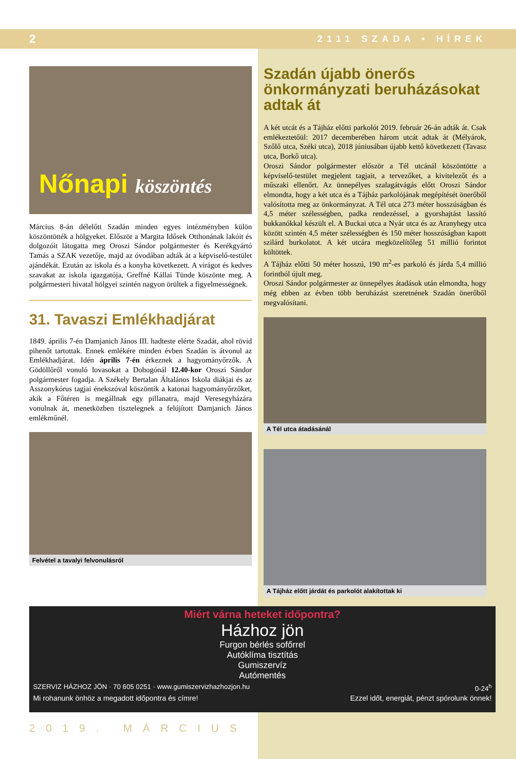2 2111 SZADA • HÍREK
Nőnapi köszöntés
Március 8-án délelőtt Szadán minden egyes intézményben külön köszöntötték a hölgyeket. Először a Margita Idősek Otthonának lakóit és dolgozóit látogatta meg Oroszi Sándor polgármester és Kerékgyártó Tamás a SZAK vezetője, majd az óvodában adták át a képviselő-testület ajándékát. Ezután az iskola és a konyha következett. A virágot és kedves szavakat az iskola igazgatója, Greffné Kállai Tünde köszönte meg. A polgármesteri hivatal hölgyei szintén nagyon örültek a figyelmességnek.
31. Tavaszi Emlékhadjárat
1849. április 7-én Damjanich János III. hadteste elérte Szadát, ahol rövid pihenőt tartottak. Ennek emlékére minden évben Szadán is átvonul az Emlékhadjárat. Idén április 7-én érkeznek a hagyományőrzők. A Gödöllőről vonuló lovasokat a Dobogónál 12.40-kor Oroszi Sándor polgármester fogadja. A Székely Bertalan Általános Iskola diákjai és az Asszonykórus tagjai énekszóval köszöntik a katonai hagyományőrzőket, akik a Főtéren is megállnak egy pillanatra, majd Veresegyházára vonulnak át, menetközben tisztelegnek a felújított Damjanich János emlékműnél.
Felvétel a tavalyi felvonulásról
Szadán újabb önerős önkormányzati beruházásokat adtak át
A két utcát és a Tájház előtti parkolót 2019. február 26-án adták át. Csak emlékeztetőül: 2017 decemberében három utcát adtak át (Mélyárok, Szőlő utca, Széki utca), 2018 júniusában újabb kettő következett (Tavasz utca, Borkő utca).
Oroszi Sándor polgármester először a Tél utcánál köszöntötte a képviselő-testület megjelent tagjait, a tervezőket, a kivitelezőt és a műszaki ellenőrt. Az ünnepélyes szalagátvágás előtt Oroszi Sándor elmondta, hogy a két utca és a Tájház parkolójának megépítését önerőből valósította meg az önkormányzat. A Tél utca 273 méter hosszúságban és 4,5 méter szélességben, padka rendezéssel, a gyorshajtást lassító bukkanókkal készült el. A Buckai utca a Nyár utca és az Aranyhegy utca között szintén 4,5 méter szélességben és 150 méter hosszúságban kapott szilárd burkolatot. A két utcára megközelítőleg 51 millió forintot költöttek.
A Tájház előtti 50 méter hosszú, 190 m<sup>2</sup>-es parkoló és járda 5,4 millió forintból újult meg.
Oroszi Sándor polgármester az ünnepélyes átadások után elmondta, hogy még ebben az évben több beruházást szeretnének Szadán önerőből megvalósítani.
A Tél utca átadásánál
A Tájház előtt járdát és parkolót alakítottak ki
Miért várna heteket időpontra?
Házhoz jön
Furgon bérlés sofőrrel
Autóklíma tisztítás
Gumiszervíz
Autómentés
SZERVIZ HÁZHOZ JÖN · 70 605 0251 · www.gumiszervizhazhozjon.hu 0-24<sup>h</sup>
Mi rohanunk önhöz a megadott időpontra és címre! Ezzel időt, energiát, pénzt spórolunk önnek!
2019. MÁRCIUS